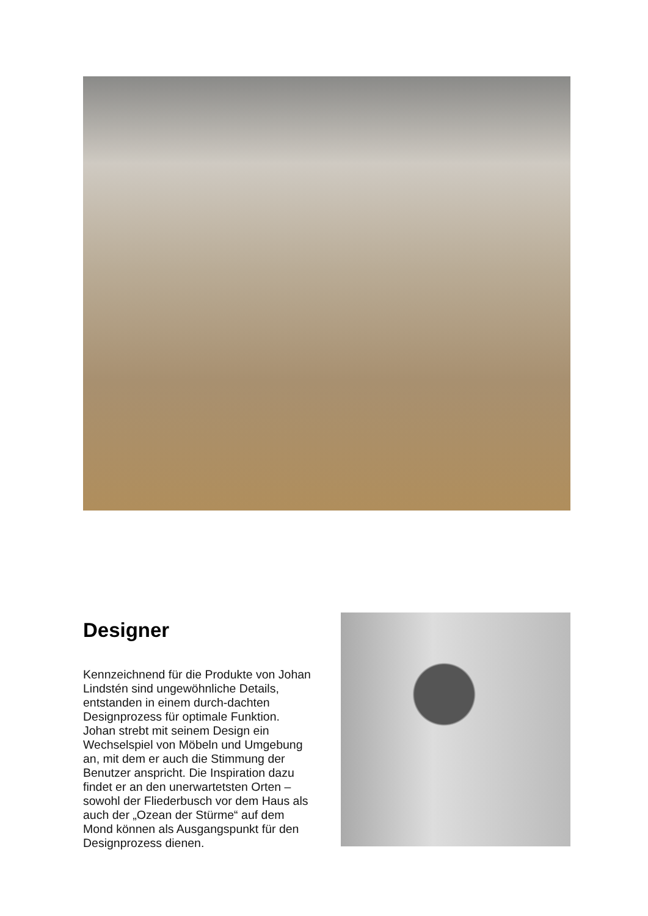Designer
Kennzeichnend für die Produkte von Johan Lindstén sind ungewöhnliche Details, entstanden in einem durch-dachten Designprozess für optimale Funktion. Johan strebt mit seinem Design ein Wechselspiel von Möbeln und Umgebung an, mit dem er auch die Stimmung der Benutzer anspricht. Die Inspiration dazu findet er an den unerwartetsten Orten – sowohl der Fliederbusch vor dem Haus als auch der „Ozean der Stürme“ auf dem Mond können als Ausgangspunkt für den Designprozess dienen.